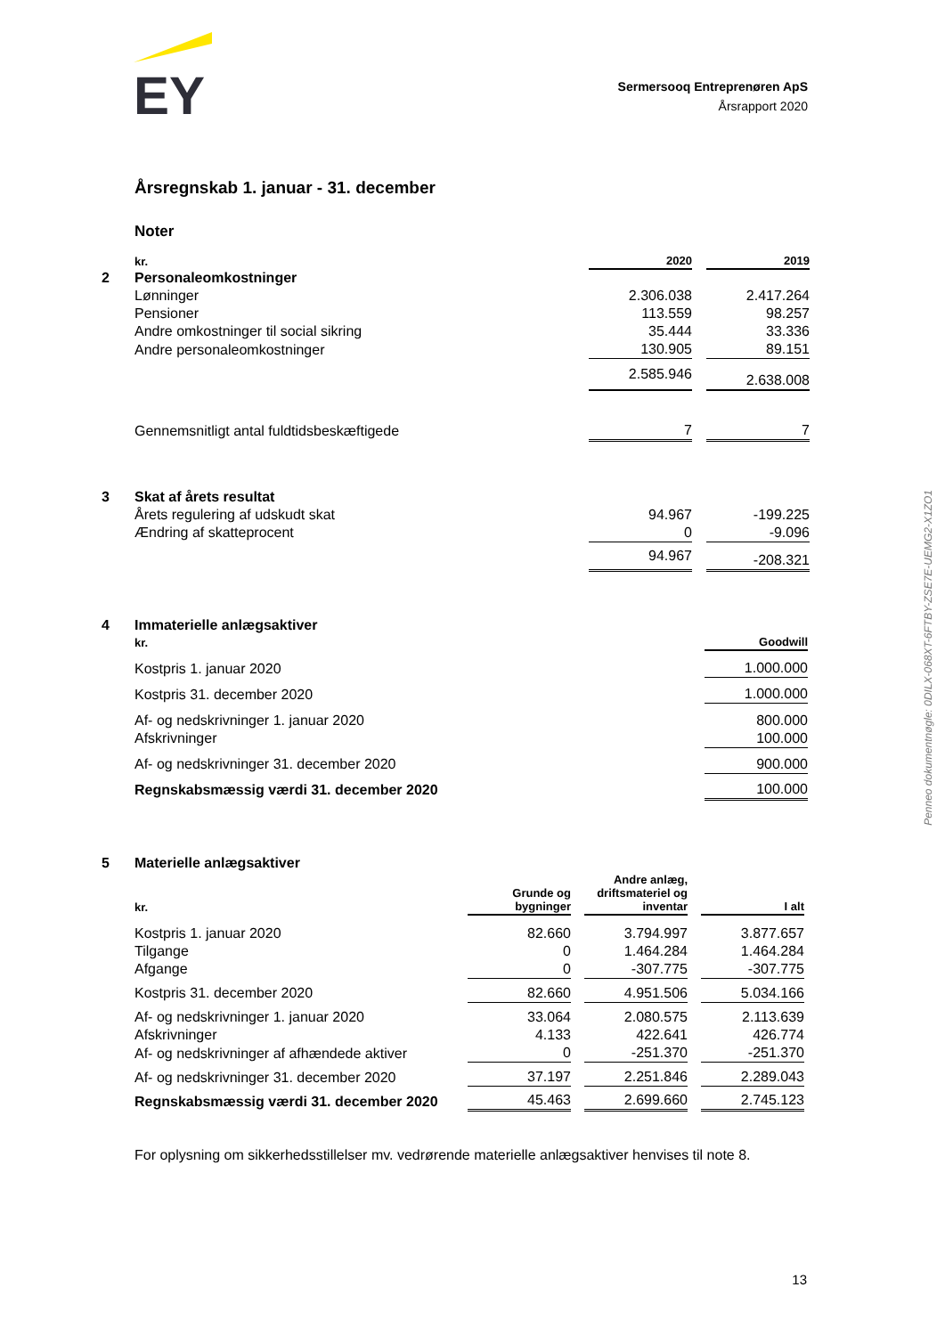EY
Sermersooq Entreprenøren ApS
Årsrapport 2020
Årsregnskab 1. januar - 31. december
Noter
| | kr. | 2020 | | 2019 |
| 2 | Personaleomkostninger | | | |
| | Lønninger | 2.306.038 | | 2.417.264 |
| | Pensioner | 113.559 | | 98.257 |
| | Andre omkostninger til social sikring | 35.444 | | 33.336 |
| | Andre personaleomkostninger | 130.905 | | 89.151 |
| | | 2.585.946 | | 2.638.008 |
| | Gennemsnitligt antal fuldtidsbeskæftigede | 7 | | 7 |
| 3 | Skat af årets resultat | | | |
| | Årets regulering af udskudt skat | 94.967 | | -199.225 |
| | Ændring af skatteprocent | 0 | | -9.096 |
| | | 94.967 | | -208.321 |
| 4 | Immaterielle anlægsaktiver | |
| | kr. | Goodwill |
| | Kostpris 1. januar 2020 | 1.000.000 |
| | Kostpris 31. december 2020 | 1.000.000 |
| | Af- og nedskrivninger 1. januar 2020 | 800.000 |
| | Afskrivninger | 100.000 |
| | Af- og nedskrivninger 31. december 2020 | 900.000 |
| | Regnskabsmæssig værdi 31. december 2020 | 100.000 |
| 5 | Materielle anlægsaktiver | | | | | |
| | kr. | Grunde og bygninger | | Andre anlæg, driftsmateriel og inventar | | I alt |
| | Kostpris 1. januar 2020 | 82.660 | | 3.794.997 | | 3.877.657 |
| | Tilgange | 0 | | 1.464.284 | | 1.464.284 |
| | Afgange | 0 | | -307.775 | | -307.775 |
| | Kostpris 31. december 2020 | 82.660 | | 4.951.506 | | 5.034.166 |
| | Af- og nedskrivninger 1. januar 2020 | 33.064 | | 2.080.575 | | 2.113.639 |
| | Afskrivninger | 4.133 | | 422.641 | | 426.774 |
| | Af- og nedskrivninger af afhændede aktiver | 0 | | -251.370 | | -251.370 |
| | Af- og nedskrivninger 31. december 2020 | 37.197 | | 2.251.846 | | 2.289.043 |
| | Regnskabsmæssig værdi 31. december 2020 | 45.463 | | 2.699.660 | | 2.745.123 |
For oplysning om sikkerhedsstillelser mv. vedrørende materielle anlægsaktiver henvises til note 8.
13
Penneo dokumentnøgle: 0DILX-068XT-6FTBY-ZSE7E-UEMG2-X1ZO1